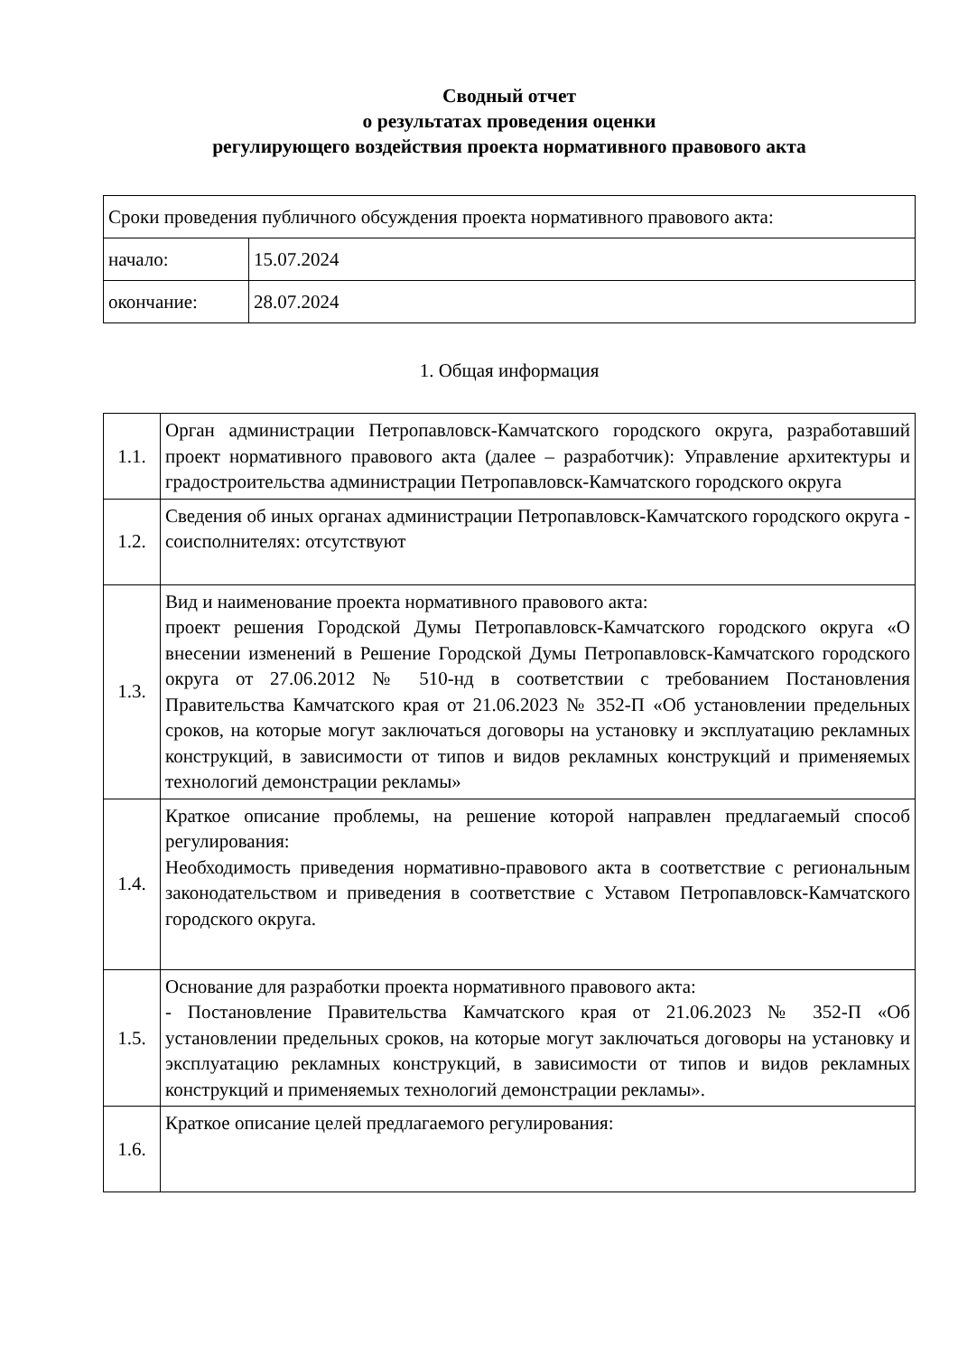Сводный отчет
о результатах проведения оценки
регулирующего воздействия проекта нормативного правового акта
| Сроки проведения публичного обсуждения проекта нормативного правового акта: | |
| начало: | 15.07.2024 |
| окончание: | 28.07.2024 |
1. Общая информация
| 1.1. | Орган администрации Петропавловск-Камчатского городского округа, разработавший проект нормативного правового акта (далее – разработчик): Управление архитектуры и градостроительства администрации Петропавловск-Камчатского городского округа |
| 1.2. | Сведения об иных органах администрации Петропавловск-Камчатского городского округа - соисполнителях: отсутствуют |
| 1.3. | Вид и наименование проекта нормативного правового акта: проект решения Городской Думы Петропавловск-Камчатского городского округа «О внесении изменений в Решение Городской Думы Петропавловск-Камчатского городского округа от 27.06.2012 № 510-нд в соответствии с требованием Постановления Правительства Камчатского края от 21.06.2023 № 352-П «Об установлении предельных сроков, на которые могут заключаться договоры на установку и эксплуатацию рекламных конструкций, в зависимости от типов и видов рекламных конструкций и применяемых технологий демонстрации рекламы» |
| 1.4. | Краткое описание проблемы, на решение которой направлен предлагаемый способ регулирования: Необходимость приведения нормативно-правового акта в соответствие с региональным законодательством и приведения в соответствие с Уставом Петропавловск-Камчатского городского округа. |
| 1.5. | Основание для разработки проекта нормативного правового акта: - Постановление Правительства Камчатского края от 21.06.2023 № 352-П «Об установлении предельных сроков, на которые могут заключаться договоры на установку и эксплуатацию рекламных конструкций, в зависимости от типов и видов рекламных конструкций и применяемых технологий демонстрации рекламы». |
| 1.6. | Краткое описание целей предлагаемого регулирования: |